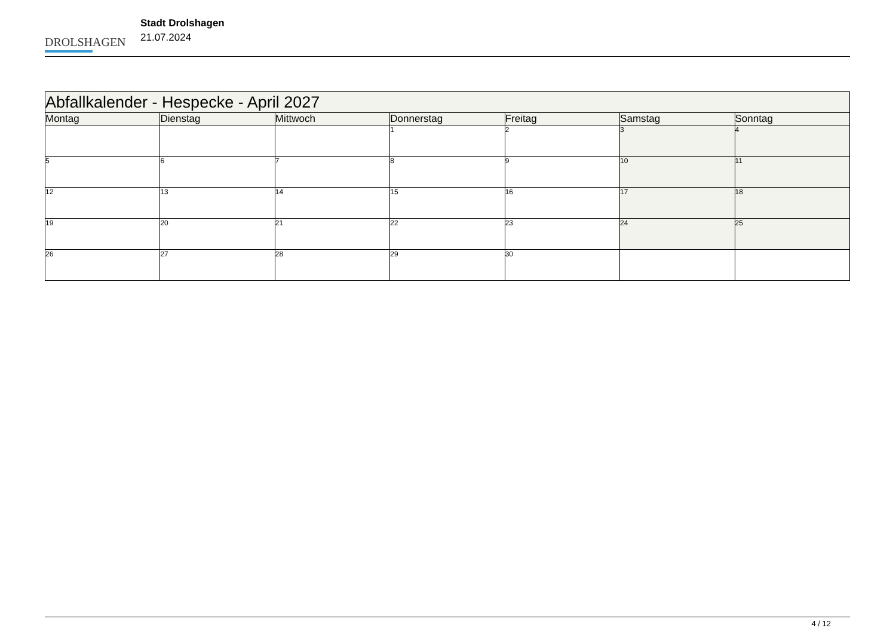DROLSHAGEN
Stadt Drolshagen
21.07.2024
| Abfallkalender - Hespecke - April 2027 | | | | | | |
| --- | --- | --- | --- | --- | --- | --- |
| Montag | Dienstag | Mittwoch | Donnerstag | Freitag | Samstag | Sonntag |
| | | | 1 | 2 | 3 | 4 |
| 5 | 6 | 7 | 8 | 9 | 10 | 11 |
| 12 | 13 | 14 | 15 | 16 | 17 | 18 |
| 19 | 20 | 21 | 22 | 23 | 24 | 25 |
| 26 | 27 | 28 | 29 | 30 | | |
4 / 12